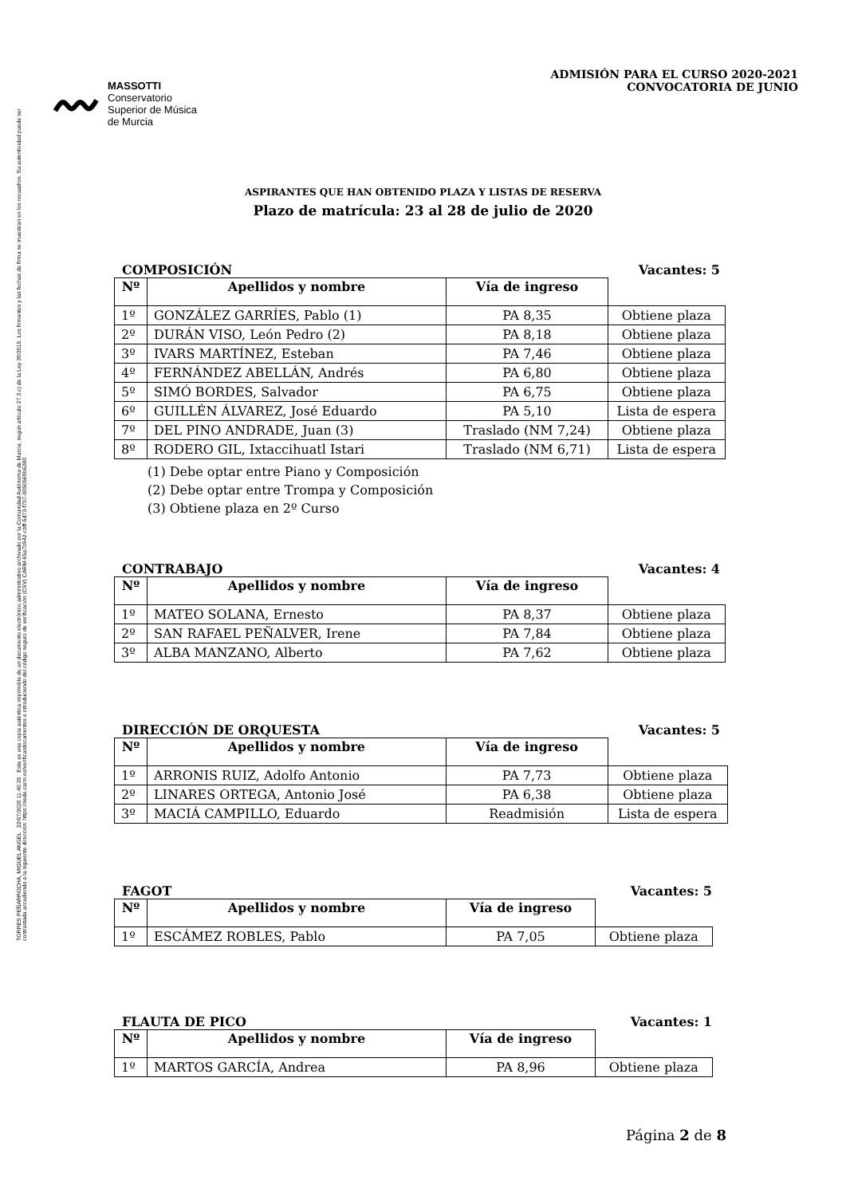TORRES PEÑARROCHA, MIGUEL ANGEL 22/07/2020 11:40:20 Esta es una copia auténtica imprimible de un documento electrónico administrativo archivado por la Comunidad Autónoma de Murcia, según artículo 27.3.c) de la Ley 39/2015. Los firmantes y las fechas de firma se muestran en los recuadros. Su autenticidad puede ser contrastada accediendo a la siguiente dirección: https://sede.carm.es/verificardocumentos e introduciendo del código seguro de verificación (CSV) CARM-65a7b542-cbff-5d73-f7b7-0050569b6280
〰
MASSOTTI
Conservatorio
Superior de Música
de Murcia
ADMISIÓN PARA EL CURSO 2020-2021
CONVOCATORIA DE JUNIO
ASPIRANTES QUE HAN OBTENIDO PLAZA Y LISTAS DE RESERVA
Plazo de matrícula: 23 al 28 de julio de 2020
COMPOSICIÓN Vacantes: 5
| Nº | Apellidos y nombre | Vía de ingreso | |
| --- | --- | --- | --- |
| 1º | GONZÁLEZ GARRÍES, Pablo (1) | PA 8,35 | Obtiene plaza |
| 2º | DURÁN VISO, León Pedro (2) | PA 8,18 | Obtiene plaza |
| 3º | IVARS MARTÍNEZ, Esteban | PA 7,46 | Obtiene plaza |
| 4º | FERNÁNDEZ ABELLÁN, Andrés | PA 6,80 | Obtiene plaza |
| 5º | SIMÓ BORDES, Salvador | PA 6,75 | Obtiene plaza |
| 6º | GUILLÉN ÁLVAREZ, José Eduardo | PA 5,10 | Lista de espera |
| 7º | DEL PINO ANDRADE, Juan (3) | Traslado (NM 7,24) | Obtiene plaza |
| 8º | RODERO GIL, Ixtaccihuatl Istari | Traslado (NM 6,71) | Lista de espera |
(1) Debe optar entre Piano y Composición
(2) Debe optar entre Trompa y Composición
(3) Obtiene plaza en 2º Curso
CONTRABAJO Vacantes: 4
| Nº | Apellidos y nombre | Vía de ingreso | |
| --- | --- | --- | --- |
| 1º | MATEO SOLANA, Ernesto | PA 8,37 | Obtiene plaza |
| 2º | SAN RAFAEL PEÑALVER, Irene | PA 7,84 | Obtiene plaza |
| 3º | ALBA MANZANO, Alberto | PA 7,62 | Obtiene plaza |
DIRECCIÓN DE ORQUESTA Vacantes: 5
| Nº | Apellidos y nombre | Vía de ingreso | |
| --- | --- | --- | --- |
| 1º | ARRONIS RUIZ, Adolfo Antonio | PA 7,73 | Obtiene plaza |
| 2º | LINARES ORTEGA, Antonio José | PA 6,38 | Obtiene plaza |
| 3º | MACIÁ CAMPILLO, Eduardo | Readmisión | Lista de espera |
FAGOT Vacantes: 5
| Nº | Apellidos y nombre | Vía de ingreso | |
| --- | --- | --- | --- |
| 1º | ESCÁMEZ ROBLES, Pablo | PA 7,05 | Obtiene plaza |
FLAUTA DE PICO Vacantes: 1
| Nº | Apellidos y nombre | Vía de ingreso | |
| --- | --- | --- | --- |
| 1º | MARTOS GARCÍA, Andrea | PA 8,96 | Obtiene plaza |
Página 2 de 8